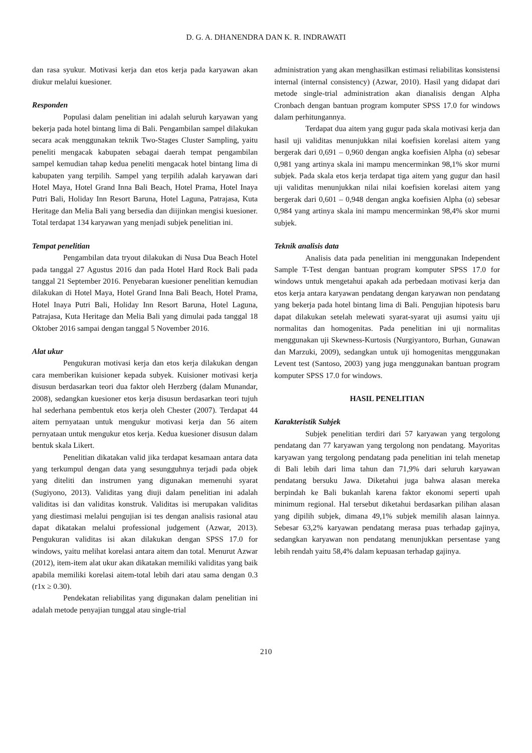D. G. A. DHANENDRA DAN K. R. INDRAWATI
dan rasa syukur. Motivasi kerja dan etos kerja pada karyawan akan diukur melalui kuesioner.
Responden
Populasi dalam penelitian ini adalah seluruh karyawan yang bekerja pada hotel bintang lima di Bali. Pengambilan sampel dilakukan secara acak menggunakan teknik Two-Stages Cluster Sampling, yaitu peneliti mengacak kabupaten sebagai daerah tempat pengambilan sampel kemudian tahap kedua peneliti mengacak hotel bintang lima di kabupaten yang terpilih. Sampel yang terpilih adalah karyawan dari Hotel Maya, Hotel Grand Inna Bali Beach, Hotel Prama, Hotel Inaya Putri Bali, Holiday Inn Resort Baruna, Hotel Laguna, Patrajasa, Kuta Heritage dan Melia Bali yang bersedia dan diijinkan mengisi kuesioner. Total terdapat 134 karyawan yang menjadi subjek penelitian ini.
Tempat penelitian
Pengambilan data tryout dilakukan di Nusa Dua Beach Hotel pada tanggal 27 Agustus 2016 dan pada Hotel Hard Rock Bali pada tanggal 21 September 2016. Penyebaran kuesioner penelitian kemudian dilakukan di Hotel Maya, Hotel Grand Inna Bali Beach, Hotel Prama, Hotel Inaya Putri Bali, Holiday Inn Resort Baruna, Hotel Laguna, Patrajasa, Kuta Heritage dan Melia Bali yang dimulai pada tanggal 18 Oktober 2016 sampai dengan tanggal 5 November 2016.
Alat ukur
Pengukuran motivasi kerja dan etos kerja dilakukan dengan cara memberikan kuisioner kepada subyek. Kuisioner motivasi kerja disusun berdasarkan teori dua faktor oleh Herzberg (dalam Munandar, 2008), sedangkan kuesioner etos kerja disusun berdasarkan teori tujuh hal sederhana pembentuk etos kerja oleh Chester (2007). Terdapat 44 aitem pernyataan untuk mengukur motivasi kerja dan 56 aitem pernyataan untuk mengukur etos kerja. Kedua kuesioner disusun dalam bentuk skala Likert.
Penelitian dikatakan valid jika terdapat kesamaan antara data yang terkumpul dengan data yang sesungguhnya terjadi pada objek yang diteliti dan instrumen yang digunakan memenuhi syarat (Sugiyono, 2013). Validitas yang diuji dalam penelitian ini adalah validitas isi dan validitas konstruk. Validitas isi merupakan validitas yang diestimasi melalui pengujian isi tes dengan analisis rasional atau dapat dikatakan melalui professional judgement (Azwar, 2013). Pengukuran validitas isi akan dilakukan dengan SPSS 17.0 for windows, yaitu melihat korelasi antara aitem dan total. Menurut Azwar (2012), item-item alat ukur akan dikatakan memiliki validitas yang baik apabila memiliki korelasi aitem-total lebih dari atau sama dengan 0.3 (r1x ≥ 0.30).
Pendekatan reliabilitas yang digunakan dalam penelitian ini adalah metode penyajian tunggal atau single-trial
administration yang akan menghasilkan estimasi reliabilitas konsistensi internal (internal consistency) (Azwar, 2010). Hasil yang didapat dari metode single-trial administration akan dianalisis dengan Alpha Cronbach dengan bantuan program komputer SPSS 17.0 for windows dalam perhitungannya.
Terdapat dua aitem yang gugur pada skala motivasi kerja dan hasil uji validitas menunjukkan nilai koefisien korelasi aitem yang bergerak dari 0,691 – 0,960 dengan angka koefisien Alpha (α) sebesar 0,981 yang artinya skala ini mampu mencerminkan 98,1% skor murni subjek. Pada skala etos kerja terdapat tiga aitem yang gugur dan hasil uji validitas menunjukkan nilai nilai koefisien korelasi aitem yang bergerak dari 0,601 – 0,948 dengan angka koefisien Alpha (α) sebesar 0,984 yang artinya skala ini mampu mencerminkan 98,4% skor murni subjek.
Teknik analisis data
Analisis data pada penelitian ini menggunakan Independent Sample T-Test dengan bantuan program komputer SPSS 17.0 for windows untuk mengetahui apakah ada perbedaan motivasi kerja dan etos kerja antara karyawan pendatang dengan karyawan non pendatang yang bekerja pada hotel bintang lima di Bali. Pengujian hipotesis baru dapat dilakukan setelah melewati syarat-syarat uji asumsi yaitu uji normalitas dan homogenitas. Pada penelitian ini uji normalitas menggunakan uji Skewness-Kurtosis (Nurgiyantoro, Burhan, Gunawan dan Marzuki, 2009), sedangkan untuk uji homogenitas menggunakan Levent test (Santoso, 2003) yang juga menggunakan bantuan program komputer SPSS 17.0 for windows.
HASIL PENELITIAN
Karakteristik Subjek
Subjek penelitian terdiri dari 57 karyawan yang tergolong pendatang dan 77 karyawan yang tergolong non pendatang. Mayoritas karyawan yang tergolong pendatang pada penelitian ini telah menetap di Bali lebih dari lima tahun dan 71,9% dari seluruh karyawan pendatang bersuku Jawa. Diketahui juga bahwa alasan mereka berpindah ke Bali bukanlah karena faktor ekonomi seperti upah minimum regional. Hal tersebut diketahui berdasarkan pilihan alasan yang dipilih subjek, dimana 49,1% subjek memilih alasan lainnya. Sebesar 63,2% karyawan pendatang merasa puas terhadap gajinya, sedangkan karyawan non pendatang menunjukkan persentase yang lebih rendah yaitu 58,4% dalam kepuasan terhadap gajinya.
210